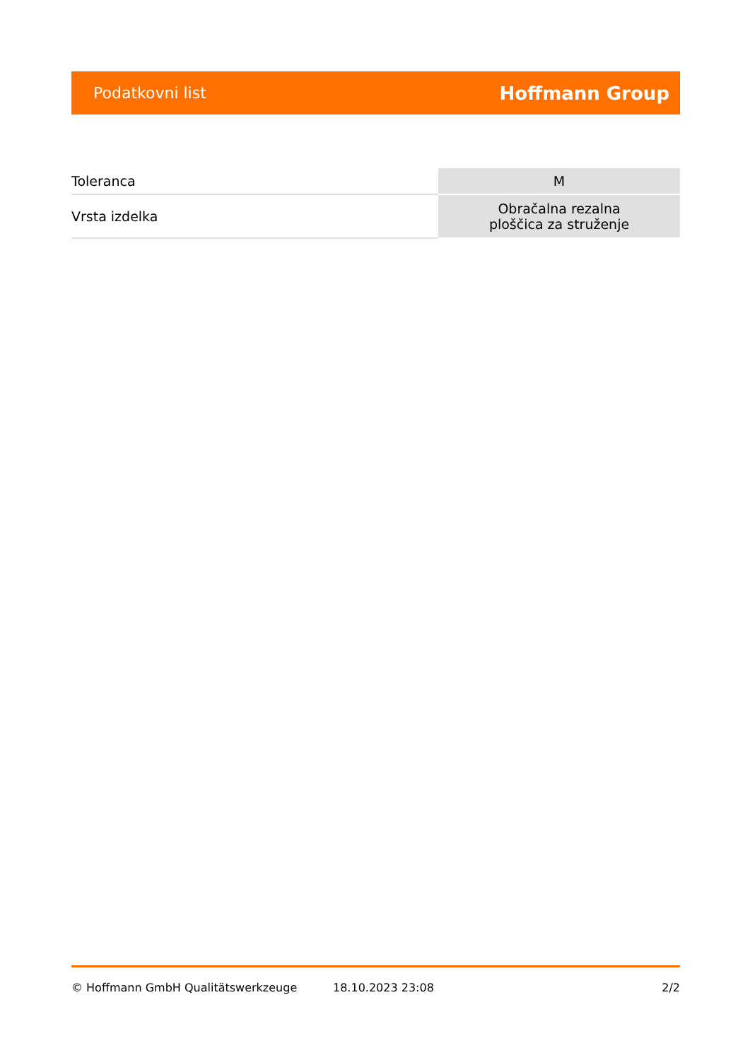Podatkovni list Hoffmann Group
| Toleranca | M |
| Vrsta izdelka | Obračalna rezalna ploščica za struženje |
© Hoffmann GmbH Qualitätswerkzeuge 18.10.2023 23:08 2/2